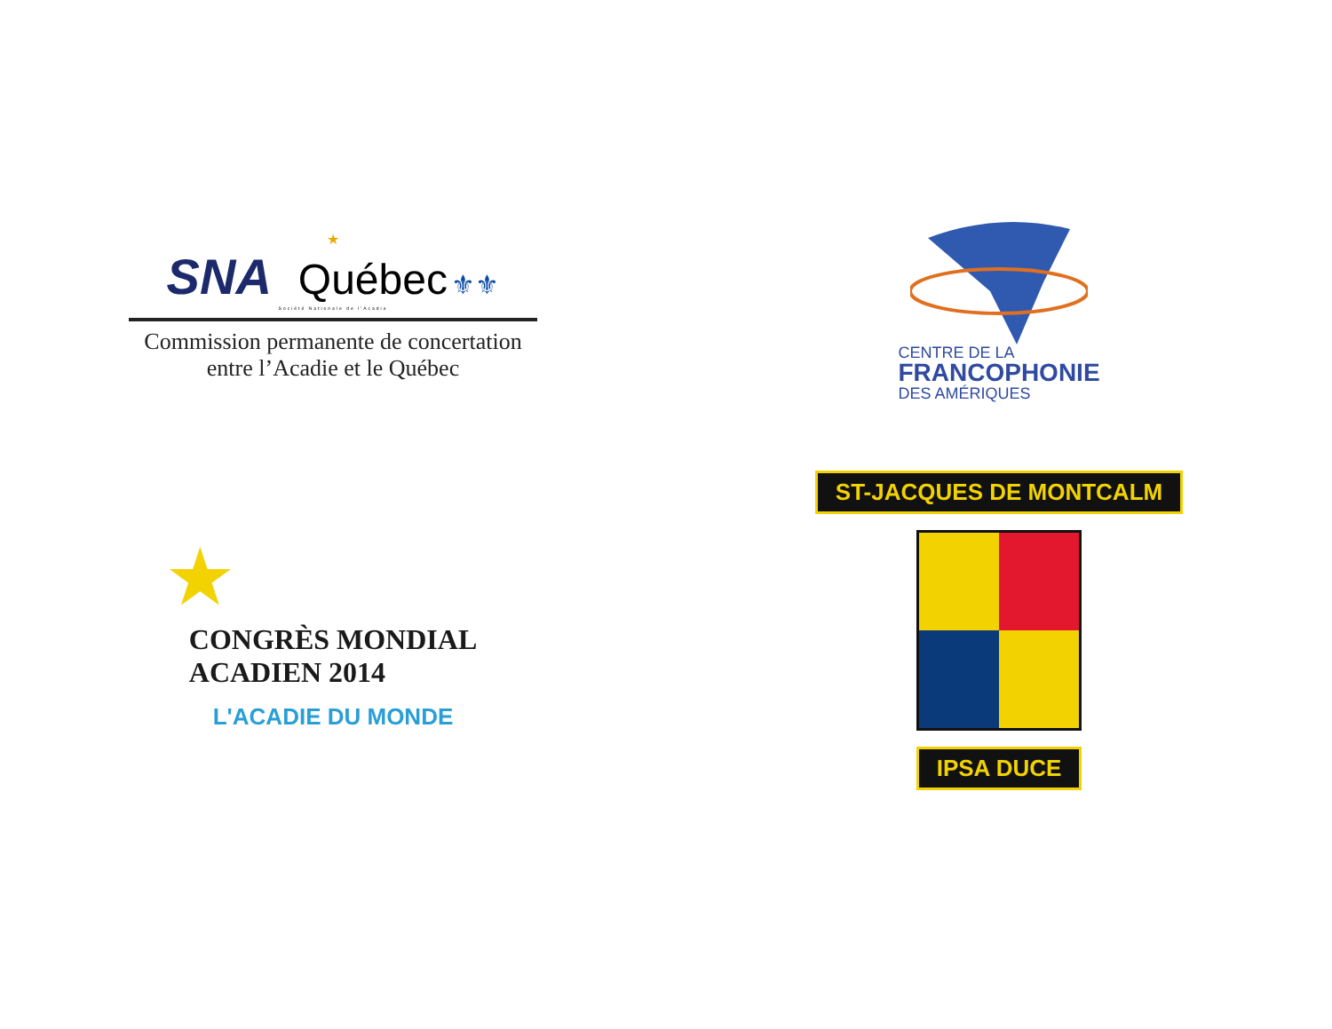★
SNA Québec ⚜⚜
Société Nationale de l'Acadie
Commission permanente de concertation
entre l’Acadie et le Québec
CENTRE DE LA
FRANCOPHONIE
DES AMÉRIQUES
★
CONGRÈS MONDIAL
ACADIEN 2014
L'ACADIE DU MONDE
ST-JACQUES DE MONTCALM
IPSA DUCE